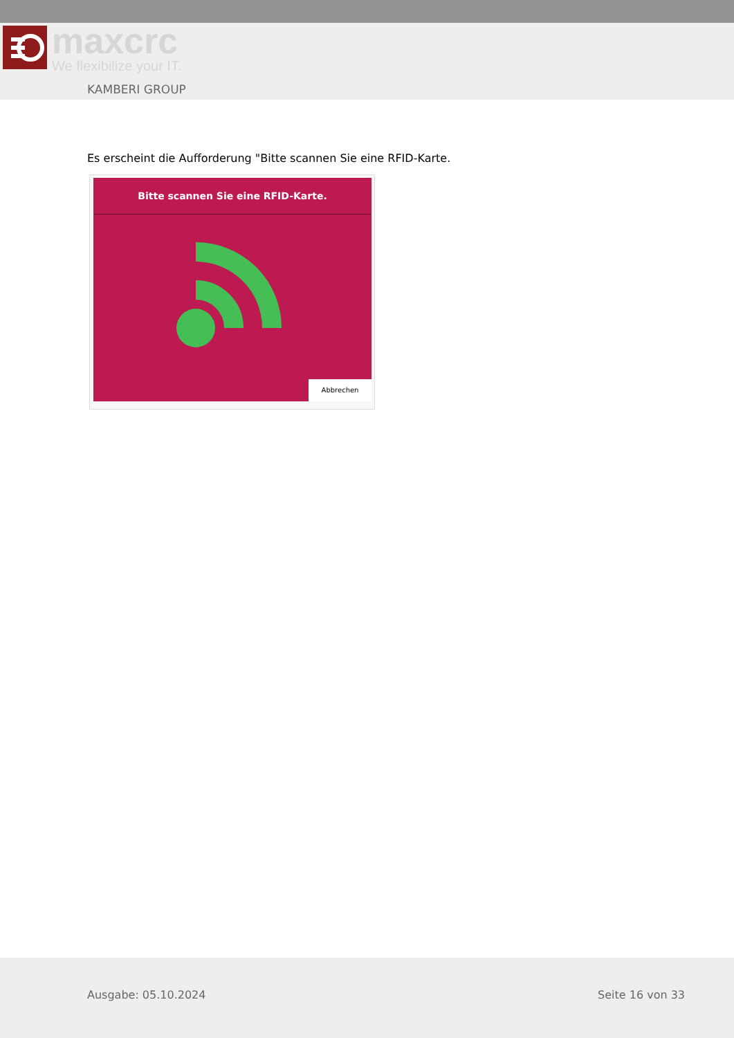maxcrc
We flexibilize your IT.
KAMBERI GROUP
Es erscheint die Aufforderung "Bitte scannen Sie eine RFID-Karte.
Bitte scannen Sie eine RFID-Karte.
Abbrechen
Ausgabe: 05.10.2024 Seite 16 von 33